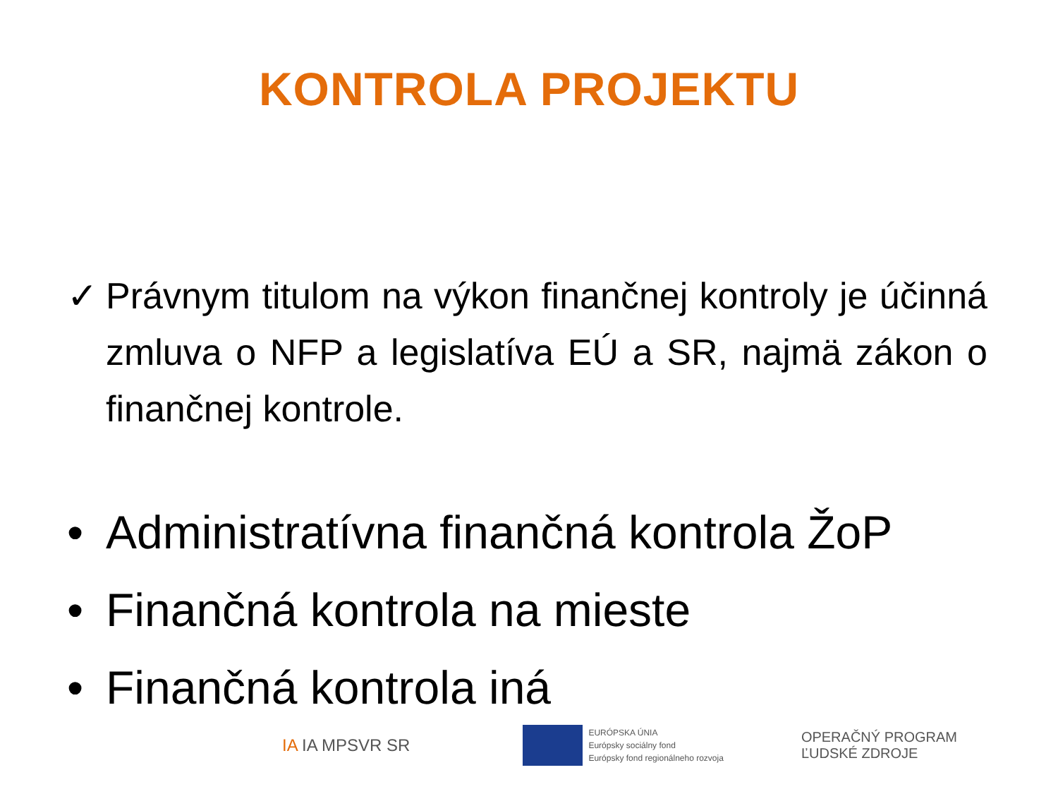KONTROLA PROJEKTU
✓ Právnym titulom na výkon finančnej kontroly je účinná zmluva o NFP a legislatíva EÚ a SR, najmä zákon o finančnej kontrole.
• Administratívna finančná kontrola ŽoP
• Finančná kontrola na mieste
• Finančná kontrola iná
IA IA MPSVR SR
EURÓPSKA ÚNIA
Európsky sociálny fond
Európsky fond regionálneho rozvoja
OPERAČNÝ PROGRAM
ĽUDSKÉ ZDROJE